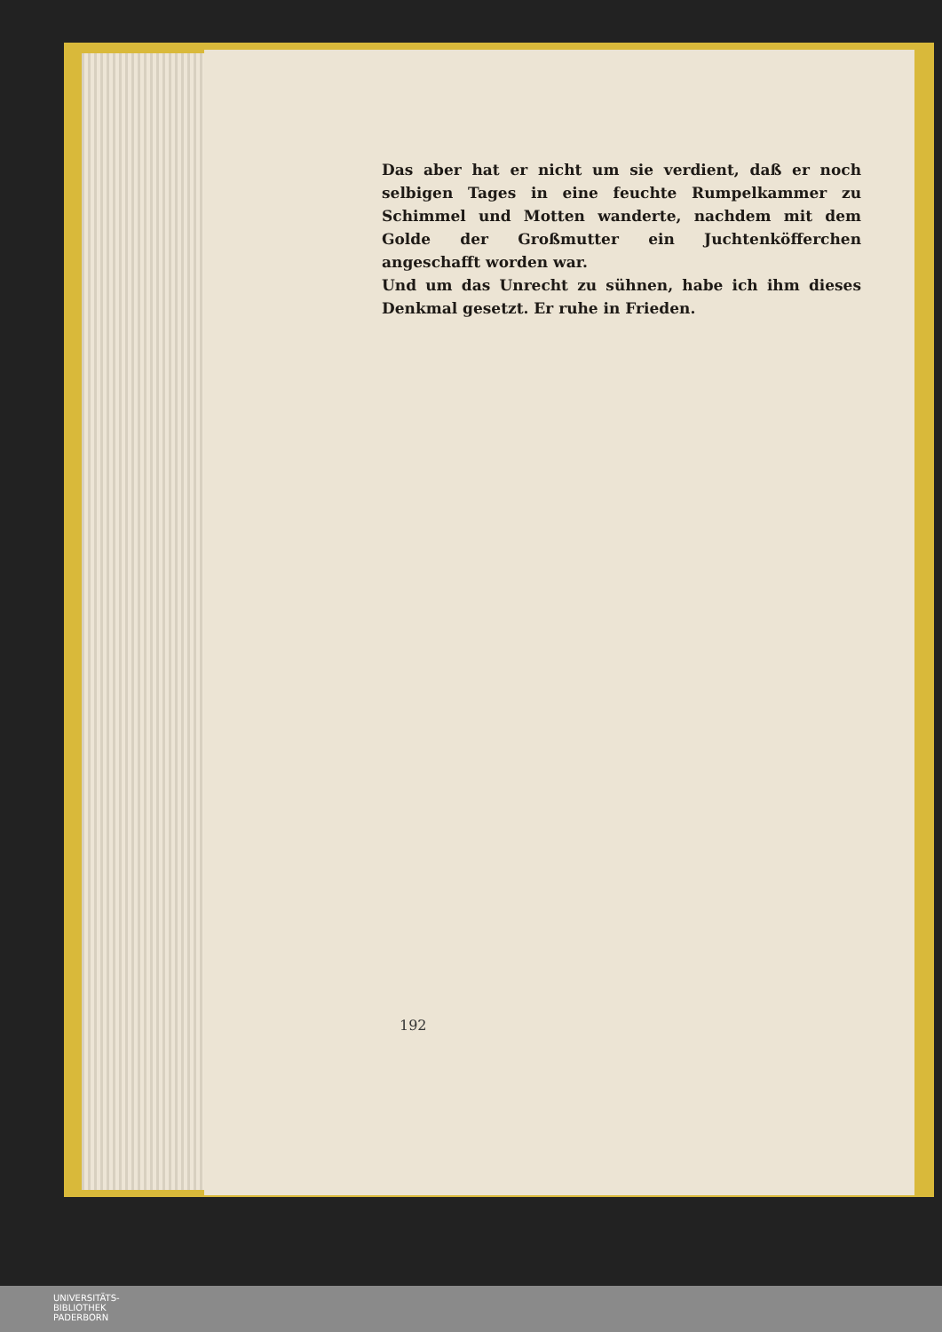Das aber hat er nicht um sie verdient, daß er noch selbigen Tages in eine feuchte Rumpelkammer zu Schimmel und Motten wanderte, nachdem mit dem Golde der Großmutter ein Juchtenköfferchen angeschafft worden war.
Und um das Unrecht zu sühnen, habe ich ihm dieses Denkmal gesetzt. Er ruhe in Frieden.
192
UNIVERSITÄTS-
BIBLIOTHEK
PADERBORN